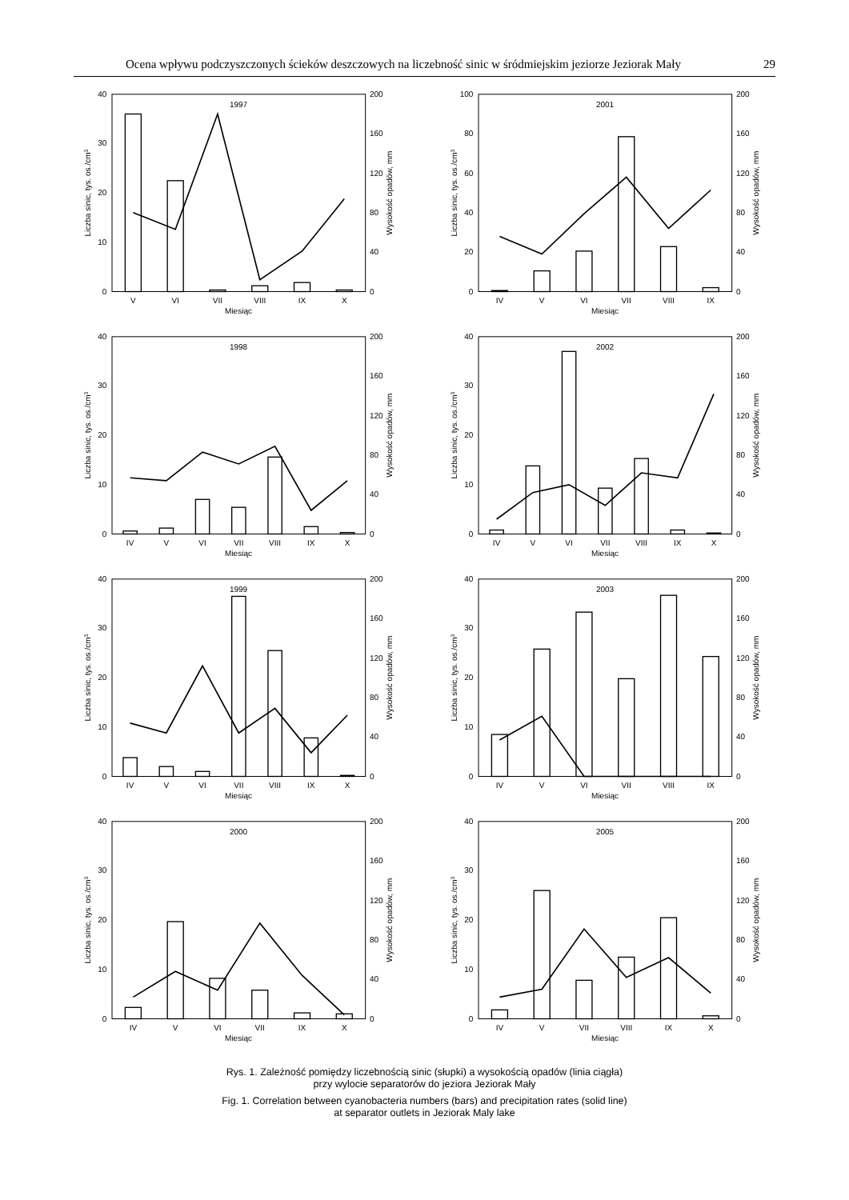Ocena wpływu podczyszczonych ścieków deszczowych na liczebność sinic w śródmiejskim jeziorze Jeziorak Mały 29
1997
0
10
20
30
40
0
40
80
120
160
200
Liczba sinic, tys. os./cm3
Wysokość opadów, mm
V
VI
VII
VIII
IX
X
Miesiąc
2001
0
20
40
60
80
100
0
40
80
120
160
200
Liczba sinic, tys. os./cm3
Wysokość opadów, mm
IV
V
VI
VII
VIII
IX
Miesiąc
1998
0
10
20
30
40
0
40
80
120
160
200
Liczba sinic, tys. os./cm3
Wysokość opadów, mm
IV
V
VI
VII
VIII
IX
X
Miesiąc
2002
0
10
20
30
40
0
40
80
120
160
200
Liczba sinic, tys. os./cm3
Wysokość opadów, mm
IV
V
VI
VII
VIII
IX
X
Miesiąc
1999
0
10
20
30
40
0
40
80
120
160
200
Liczba sinic, tys. os./cm3
Wysokość opadów, mm
IV
V
VI
VII
VIII
IX
X
Miesiąc
2003
0
10
20
30
40
0
40
80
120
160
200
Liczba sinic, tys. os./cm3
Wysokość opadów, mm
IV
V
VI
VII
VIII
IX
Miesiąc
2000
0
10
20
30
40
0
40
80
120
160
200
Liczba sinic, tys. os./cm3
Wysokość opadów, mm
IV
V
VI
VII
IX
X
Miesiąc
2005
0
10
20
30
40
0
40
80
120
160
200
Liczba sinic, tys. os./cm3
Wysokość opadów, mm
IV
V
VII
VIII
IX
X
Miesiąc
Rys. 1. Zależność pomiędzy liczebnością sinic (słupki) a wysokością opadów (linia ciągła)
przy wylocie separatorów do jeziora Jeziorak Mały
Fig. 1. Correlation between cyanobacteria numbers (bars) and precipitation rates (solid line)
at separator outlets in Jeziorak Maly lake